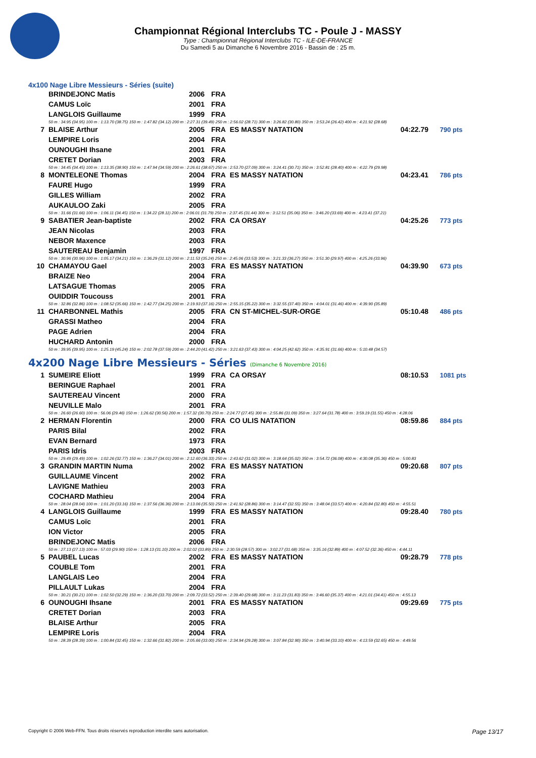Championnat Régional Interclubs TC - Poule J - MASSY
Type : Championnat Régional Interclubs TC - ILE-DE-FRANCE
Du Samedi 5 au Dimanche 6 Novembre 2016 - Bassin de : 25 m.
4x100 Nage Libre Messieurs - Séries (suite)
| | BRINDEJONC Matis | 2006 | FRA | | | |
| | CAMUS Loïc | 2001 | FRA | | | |
| | LANGLOIS Guillaume | 1999 | FRA | | | |
| | 50 m : 34.95 (34.95) 100 m : 1:13.70 (38.75) 150 m : 1:47.82 (34.12) 200 m : 2:27.31 (39.49) 250 m : 2:56.02 (28.71) 300 m : 3:26.82 (30.80) 350 m : 3:53.24 (26.42) 400 m : 4:21.92 (28.68) | | | | | |
| 7 | BLAISE Arthur | 2005 | FRA | ES MASSY NATATION | 04:22.79 | 790 pts |
| | LEMPIRE Loris | 2004 | FRA | | | |
| | OUNOUGHI Ihsane | 2001 | FRA | | | |
| | CRETET Dorian | 2003 | FRA | | | |
| | 50 m : 34.45 (34.45) 100 m : 1:13.35 (38.90) 150 m : 1:47.94 (34.59) 200 m : 2:26.61 (38.67) 250 m : 2:53.70 (27.09) 300 m : 3:24.41 (30.71) 350 m : 3:52.81 (28.40) 400 m : 4:22.79 (29.98) | | | | | |
| 8 | MONTELEONE Thomas | 2004 | FRA | ES MASSY NATATION | 04:23.41 | 786 pts |
| | FAURE Hugo | 1999 | FRA | | | |
| | GILLES William | 2002 | FRA | | | |
| | AUKAULOO Zaki | 2005 | FRA | | | |
| | 50 m : 31.66 (31.66) 100 m : 1:06.11 (34.45) 150 m : 1:34.22 (28.11) 200 m : 2:06.01 (31.79) 250 m : 2:37.45 (31.44) 300 m : 3:12.51 (35.06) 350 m : 3:46.20 (33.69) 400 m : 4:23.41 (37.21) | | | | | |
| 9 | SABATIER Jean-baptiste | 2002 | FRA | CA ORSAY | 04:25.26 | 773 pts |
| | JEAN Nicolas | 2003 | FRA | | | |
| | NEBOR Maxence | 2003 | FRA | | | |
| | SAUTEREAU Benjamin | 1997 | FRA | | | |
| | 50 m : 30.96 (30.96) 100 m : 1:05.17 (34.21) 150 m : 1:36.29 (31.12) 200 m : 2:11.53 (35.24) 250 m : 2:45.06 (33.53) 300 m : 3:21.33 (36.27) 350 m : 3:51.30 (29.97) 400 m : 4:25.26 (33.96) | | | | | |
| 10 | CHAMAYOU Gael | 2003 | FRA | ES MASSY NATATION | 04:39.90 | 673 pts |
| | BRAIZE Neo | 2004 | FRA | | | |
| | LATSAGUE Thomas | 2005 | FRA | | | |
| | OUIDDIR Toucouss | 2001 | FRA | | | |
| | 50 m : 32.86 (32.86) 100 m : 1:08.52 (35.66) 150 m : 1:42.77 (34.25) 200 m : 2:19.93 (37.16) 250 m : 2:55.15 (35.22) 300 m : 3:32.55 (37.40) 350 m : 4:04.01 (31.46) 400 m : 4:39.90 (35.89) | | | | | |
| 11 | CHARBONNEL Mathis | 2005 | FRA | CN ST-MICHEL-SUR-ORGE | 05:10.48 | 486 pts |
| | GRASSI Matheo | 2004 | FRA | | | |
| | PAGE Adrien | 2004 | FRA | | | |
| | HUCHARD Antonin | 2000 | FRA | | | |
| | 50 m : 39.95 (39.95) 100 m : 1:25.19 (45.24) 150 m : 2:02.78 (37.59) 200 m : 2:44.20 (41.42) 250 m : 3:21.63 (37.43) 300 m : 4:04.25 (42.62) 350 m : 4:35.91 (31.66) 400 m : 5:10.48 (34.57) | | | | | |
4x200 Nage Libre Messieurs - Séries (Dimanche 6 Novembre 2016)
| 1 | SUMEIRE Eliott | 1999 | FRA | CA ORSAY | 08:10.53 | 1081 pts |
| | BERINGUE Raphael | 2001 | FRA | | | |
| | SAUTEREAU Vincent | 2000 | FRA | | | |
| | NEUVILLE Malo | 2001 | FRA | | | |
| | 50 m : 26.60 (26.60) 100 m : 56.06 (29.46) 150 m : 1:26.62 (30.56) 200 m : 1:57.32 (30.70) 250 m : 2:24.77 (27.45) 300 m : 2:55.86 (31.09) 350 m : 3:27.64 (31.78) 400 m : 3:59.19 (31.55) 450 m : 4:28.06 | | | | | |
| 2 | HERMAN Florentin | 2000 | FRA | CO ULIS NATATION | 08:59.86 | 884 pts |
| | PARIS Bilal | 2002 | FRA | | | |
| | EVAN Bernard | 1973 | FRA | | | |
| | PARIS Idris | 2003 | FRA | | | |
| | 50 m : 29.49 (29.49) 100 m : 1:02.26 (32.77) 150 m : 1:36.27 (34.01) 200 m : 2:12.60 (36.33) 250 m : 2:43.62 (31.02) 300 m : 3:18.64 (35.02) 350 m : 3:54.72 (36.08) 400 m : 4:30.08 (35.36) 450 m : 5:00.83 | | | | | |
| 3 | GRANDIN MARTIN Numa | 2002 | FRA | ES MASSY NATATION | 09:20.68 | 807 pts |
| | GUILLAUME Vincent | 2002 | FRA | | | |
| | LAVIGNE Mathieu | 2003 | FRA | | | |
| | COCHARD Mathieu | 2004 | FRA | | | |
| | 50 m : 28.04 (28.04) 100 m : 1:01.20 (33.16) 150 m : 1:37.56 (36.36) 200 m : 2:13.06 (35.50) 250 m : 2:41.92 (28.86) 300 m : 3:14.47 (32.55) 350 m : 3:48.04 (33.57) 400 m : 4:20.84 (32.80) 450 m : 4:55.51 | | | | | |
| 4 | LANGLOIS Guillaume | 1999 | FRA | ES MASSY NATATION | 09:28.40 | 780 pts |
| | CAMUS Loïc | 2001 | FRA | | | |
| | ION Victor | 2005 | FRA | | | |
| | BRINDEJONC Matis | 2006 | FRA | | | |
| | 50 m : 27.13 (27.13) 100 m : 57.03 (29.90) 150 m : 1:28.13 (31.10) 200 m : 2:02.02 (33.89) 250 m : 2:30.59 (28.57) 300 m : 3:02.27 (31.68) 350 m : 3:35.16 (32.89) 400 m : 4:07.52 (32.36) 450 m : 4:44.11 | | | | | |
| 5 | PAUBEL Lucas | 2002 | FRA | ES MASSY NATATION | 09:28.79 | 778 pts |
| | COUBLE Tom | 2001 | FRA | | | |
| | LANGLAIS Leo | 2004 | FRA | | | |
| | PILLAULT Lukas | 2004 | FRA | | | |
| | 50 m : 30.21 (30.21) 100 m : 1:02.50 (32.29) 150 m : 1:36.20 (33.70) 200 m : 2:09.72 (33.52) 250 m : 2:39.40 (29.68) 300 m : 3:11.23 (31.83) 350 m : 3:46.60 (35.37) 400 m : 4:21.01 (34.41) 450 m : 4:55.13 | | | | | |
| 6 | OUNOUGHI Ihsane | 2001 | FRA | ES MASSY NATATION | 09:29.69 | 775 pts |
| | CRETET Dorian | 2003 | FRA | | | |
| | BLAISE Arthur | 2005 | FRA | | | |
| | LEMPIRE Loris | 2004 | FRA | | | |
| | 50 m : 28.39 (28.39) 100 m : 1:00.84 (32.45) 150 m : 1:32.66 (31.82) 200 m : 2:05.66 (33.00) 250 m : 2:34.94 (29.28) 300 m : 3:07.84 (32.90) 350 m : 3:40.94 (33.10) 400 m : 4:13.59 (32.65) 450 m : 4:49.56 | | | | | |
Copyright © 2006 Web-FFN. Tous droits réservés reproduction interdite sans autorisation. Page 13/17